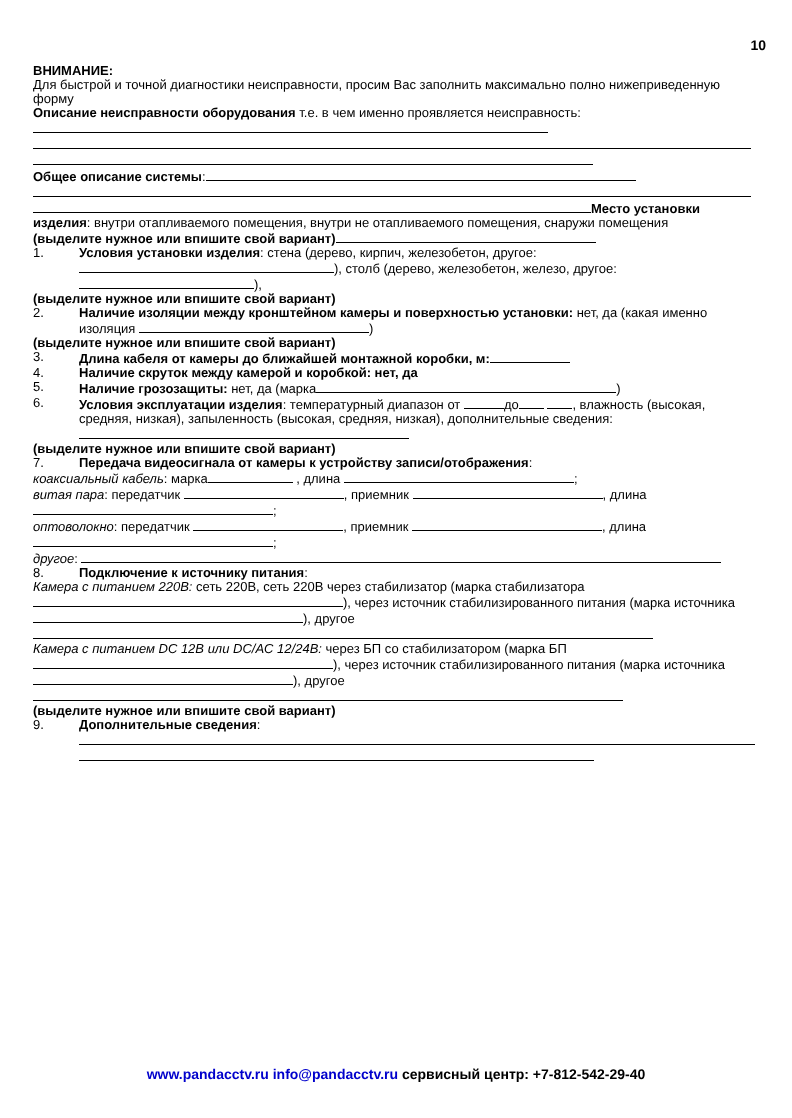10
ВНИМАНИЕ:
Для быстрой и точной диагностики неисправности, просим Вас заполнить максимально полно нижеприведенную форму
Описание неисправности оборудования т.е. в чем именно проявляется неисправность:
Общее описание системы:
Место установки изделия: внутри отапливаемого помещения, внутри не отапливаемого помещения, снаружи помещения
(выделите нужное или впишите свой вариант)
1. Условия установки изделия: стена (дерево, кирпич, железобетон, другое: ), столб (дерево, железобетон, железо, другое: ),
(выделите нужное или впишите свой вариант)
2. Наличие изоляции между кронштейном камеры и поверхностью установки: нет, да (какая именно изоляция )
(выделите нужное или впишите свой вариант)
3. Длина кабеля от камеры до ближайшей монтажной коробки, м:
4. Наличие скруток между камерой и коробкой: нет, да
5. Наличие грозозащиты: нет, да (марка )
6. Условия эксплуатации изделия: температурный диапазон от до , влажность (высокая, средняя, низкая), запыленность (высокая, средняя, низкая), дополнительные сведения:
(выделите нужное или впишите свой вариант)
7. Передача видеосигнала от камеры к устройству записи/отображения:
коаксиальный кабель: марка , длина ;
витая пара: передатчик , приемник , длина ;
оптоволокно: передатчик , приемник , длина ;
другое:
8. Подключение к источнику питания:
Камера с питанием 220В: сеть 220В, сеть 220В через стабилизатор (марка стабилизатора ), через источник стабилизированного питания (марка источника ), другое
Камера с питанием DC 12В или DC/AC 12/24В: через БП со стабилизатором (марка БП ), через источник стабилизированного питания (марка источника ), другое
(выделите нужное или впишите свой вариант)
9. Дополнительные сведения:
www.pandacctv.ru info@pandacctv.ru сервисный центр: +7-812-542-29-40